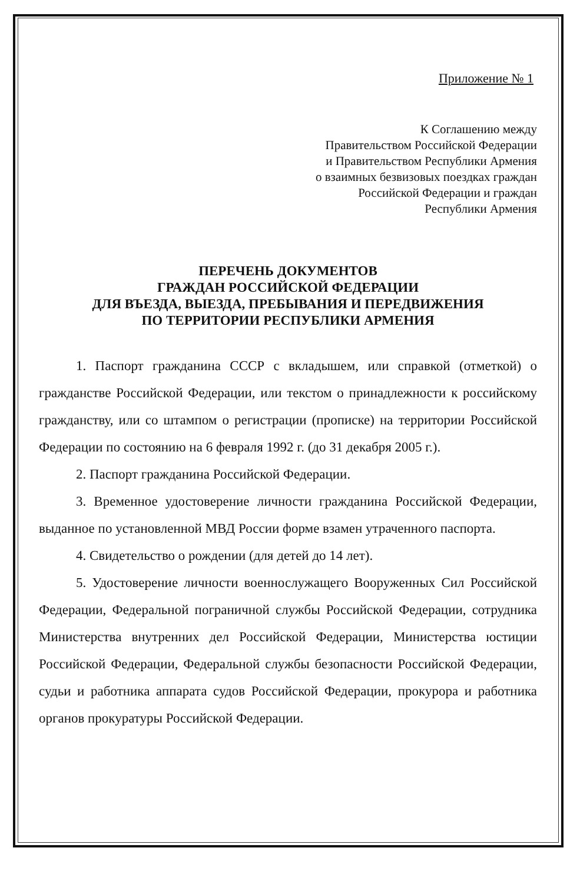Приложение № 1
К Соглашению между
Правительством Российской Федерации
и Правительством Республики Армения
о взаимных безвизовых поездках граждан
Российской Федерации и граждан
Республики Армения
ПЕРЕЧЕНЬ ДОКУМЕНТОВ
ГРАЖДАН РОССИЙСКОЙ ФЕДЕРАЦИИ
ДЛЯ ВЪЕЗДА, ВЫЕЗДА, ПРЕБЫВАНИЯ И ПЕРЕДВИЖЕНИЯ
ПО ТЕРРИТОРИИ РЕСПУБЛИКИ АРМЕНИЯ
1. Паспорт гражданина СССР с вкладышем, или справкой (отметкой) о гражданстве Российской Федерации, или текстом о принадлежности к российскому гражданству, или со штампом о регистрации (прописке) на территории Российской Федерации по состоянию на 6 февраля 1992 г. (до 31 декабря 2005 г.).
2. Паспорт гражданина Российской Федерации.
3. Временное удостоверение личности гражданина Российской Федерации, выданное по установленной МВД России форме взамен утраченного паспорта.
4. Свидетельство о рождении (для детей до 14 лет).
5. Удостоверение личности военнослужащего Вооруженных Сил Российской Федерации, Федеральной пограничной службы Российской Федерации, сотрудника Министерства внутренних дел Российской Федерации, Министерства юстиции Российской Федерации, Федеральной службы безопасности Российской Федерации, судьи и работника аппарата судов Российской Федерации, прокурора и работника органов прокуратуры Российской Федерации.